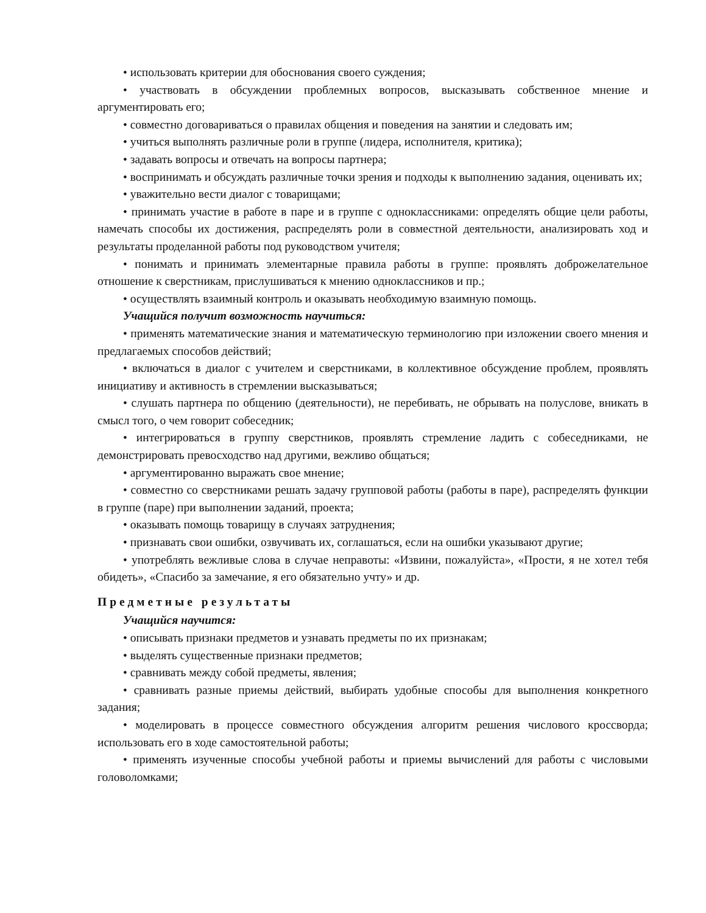• использовать критерии для обоснования своего суждения;
• участвовать в обсуждении проблемных вопросов, высказывать собственное мнение и аргументировать его;
• совместно договариваться о правилах общения и поведения на занятии и следовать им;
• учиться выполнять различные роли в группе (лидера, исполнителя, критика);
• задавать вопросы и отвечать на вопросы партнера;
• воспринимать и обсуждать различные точки зрения и подходы к выполнению задания, оценивать их;
• уважительно вести диалог с товарищами;
• принимать участие в работе в паре и в группе с одноклассниками: определять общие цели работы, намечать способы их достижения, распределять роли в совместной деятельности, анализировать ход и результаты проделанной работы под руководством учителя;
• понимать и принимать элементарные правила работы в группе: проявлять доброжелательное отношение к сверстникам, прислушиваться к мнению одноклассников и пр.;
• осуществлять взаимный контроль и оказывать необходимую взаимную помощь.
Учащийся получит возможность научиться:
• применять математические знания и математическую терминологию при изложении своего мнения и предлагаемых способов действий;
• включаться в диалог с учителем и сверстниками, в коллективное обсуждение проблем, проявлять инициативу и активность в стремлении высказываться;
• слушать партнера по общению (деятельности), не перебивать, не обрывать на полуслове, вникать в смысл того, о чем говорит собеседник;
• интегрироваться в группу сверстников, проявлять стремление ладить с собеседниками, не демонстрировать превосходство над другими, вежливо общаться;
• аргументированно выражать свое мнение;
• совместно со сверстниками решать задачу групповой работы (работы в паре), распределять функции в группе (паре) при выполнении заданий, проекта;
• оказывать помощь товарищу в случаях затруднения;
• признавать свои ошибки, озвучивать их, соглашаться, если на ошибки указывают другие;
• употреблять вежливые слова в случае неправоты: «Извини, пожалуйста», «Прости, я не хотел тебя обидеть», «Спасибо за замечание, я его обязательно учту» и др.
Предметные результаты
Учащийся научится:
• описывать признаки предметов и узнавать предметы по их признакам;
• выделять существенные признаки предметов;
• сравнивать между собой предметы, явления;
• сравнивать разные приемы действий, выбирать удобные способы для выполнения конкретного задания;
• моделировать в процессе совместного обсуждения алгоритм решения числового кроссворда; использовать его в ходе самостоятельной работы;
• применять изученные способы учебной работы и приемы вычислений для работы с числовыми головоломками;